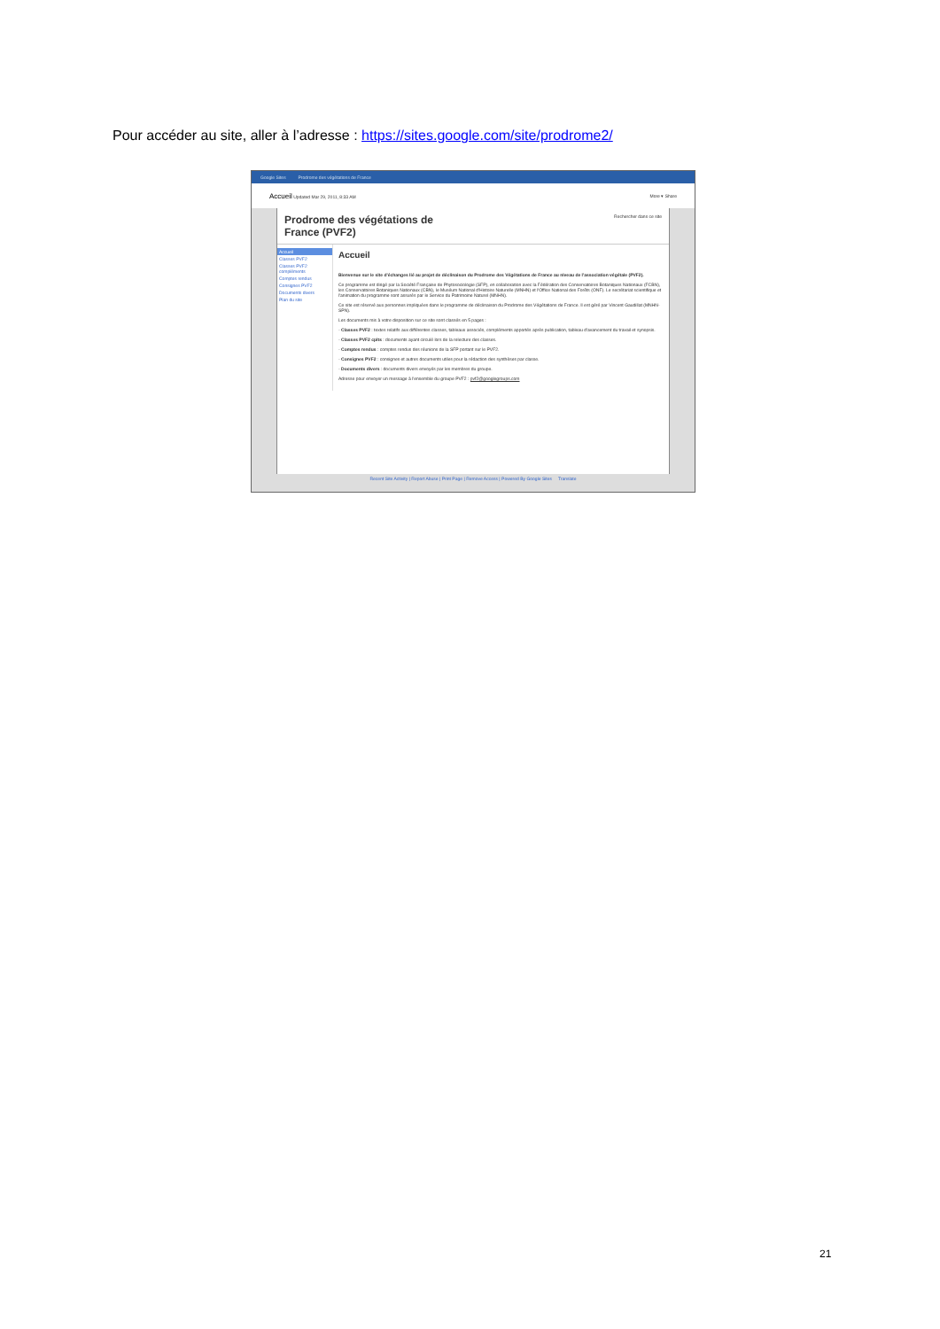Pour accéder au site, aller à l’adresse : https://sites.google.com/site/prodrome2/
Google Sites Prodrome des végétations de France
Accueil Updated Mar 29, 2011, 8:33 AM More ▾ Share
Prodrome des végétations de
France (PVF2)
Rechercher dans ce site
Accueil
Classes PVF2
Classes PVF2 compléments
Comptes rendus
Consignes PVF2
Documents divers
Plan du site
Accueil
Bienvenue sur le site d'échanges lié au projet de déclinaison du Prodrome des Végétations de France au niveau de l'association végétale (PVF2).
Ce programme est dirigé par la Société Française de Phytosociologie (SFP), en collaboration avec la Fédération des Conservatoires Botaniques Nationaux (FCBN), les Conservatoires Botaniques Nationaux (CBN), le Muséum National d'Histoire Naturelle (MNHN) et l'Office National des Forêts (ONF). Le secrétariat scientifique et l'animation du programme sont assurés par le Service du Patrimoine Naturel (MNHN).
Ce site est réservé aux personnes impliquées dans le programme de déclinaison du Prodrome des Végétations de France. Il est géré par Vincent Gaudillat (MNHN-SPN).
Les documents mis à votre disposition sur ce site sont classés en 5 pages :
- Classes PVF2 : textes relatifs aux différentes classes, tableaux associés, compléments apportés après publication, tableau d'avancement du travail et synopsis.
- Classes PVF2 cplts : documents ayant circulé lors de la relecture des classes.
- Comptes rendus : comptes rendus des réunions de la SFP portant sur le PVF2.
- Consignes PVF2 : consignes et autres documents utiles pour la rédaction des synthèses par classe.
- Documents divers : documents divers envoyés par les membres du groupe.
Adresse pour envoyer un message à l'ensemble du groupe PVF2 : pvf2@googlegroups.com
Recent Site Activity | Report Abuse | Print Page | Remove Access | Powered By Google Sites Translate
21